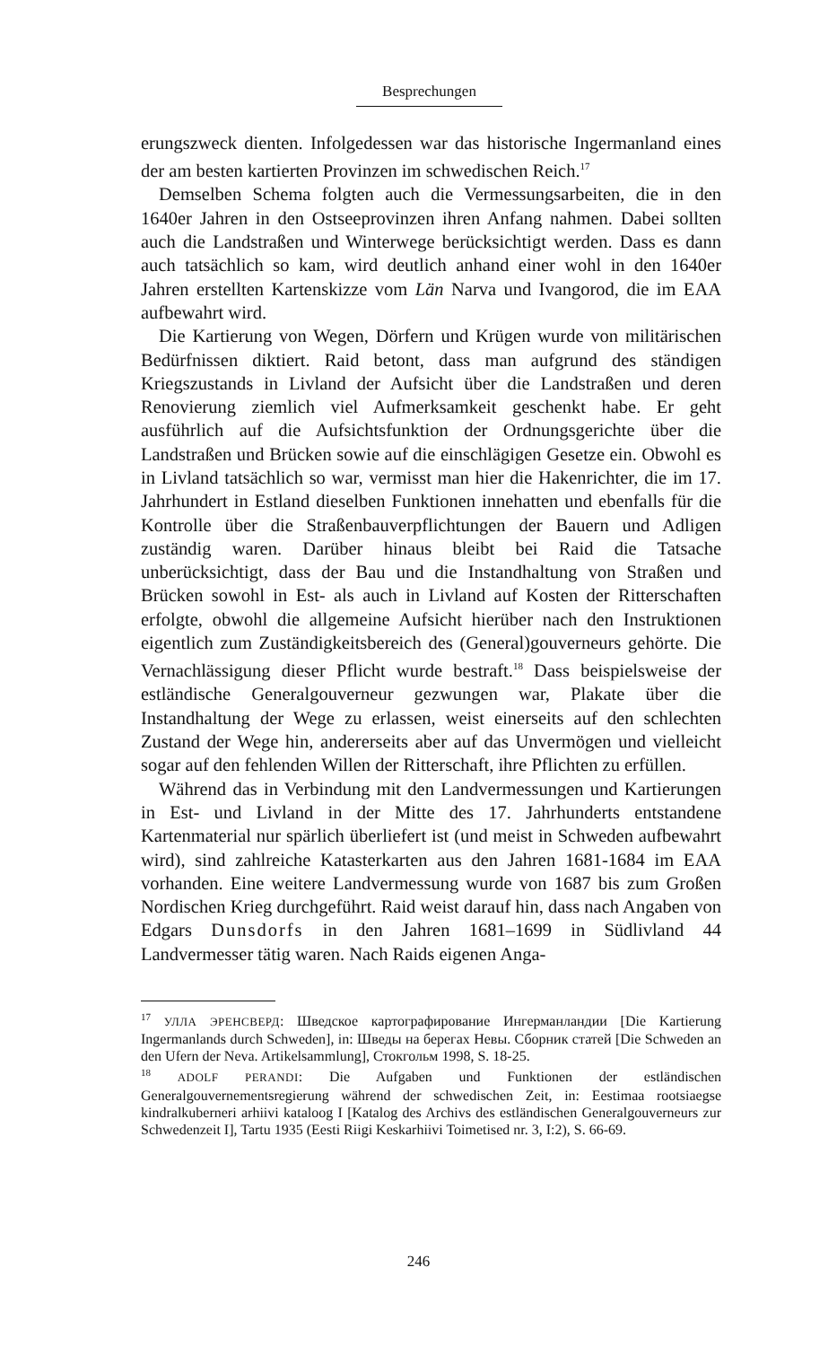Besprechungen
erungszweck dienten. Infolgedessen war das historische Ingermanland eines der am besten kartierten Provinzen im schwedischen Reich.<sup>17</sup>
Demselben Schema folgten auch die Vermessungsarbeiten, die in den 1640er Jahren in den Ostseeprovinzen ihren Anfang nahmen. Dabei sollten auch die Landstraßen und Winterwege berücksichtigt werden. Dass es dann auch tatsächlich so kam, wird deutlich anhand einer wohl in den 1640er Jahren erstellten Kartenskizze vom Län Narva und Ivangorod, die im EAA aufbewahrt wird.
Die Kartierung von Wegen, Dörfern und Krügen wurde von militärischen Bedürfnissen diktiert. Raid betont, dass man aufgrund des ständigen Kriegszustands in Livland der Aufsicht über die Landstraßen und deren Renovierung ziemlich viel Aufmerksamkeit geschenkt habe. Er geht ausführlich auf die Aufsichtsfunktion der Ordnungsgerichte über die Landstraßen und Brücken sowie auf die einschlägigen Gesetze ein. Obwohl es in Livland tatsächlich so war, vermisst man hier die Hakenrichter, die im 17. Jahrhundert in Estland dieselben Funktionen innehatten und ebenfalls für die Kontrolle über die Straßenbauverpflichtungen der Bauern und Adligen zuständig waren. Darüber hinaus bleibt bei Raid die Tatsache unberücksichtigt, dass der Bau und die Instandhaltung von Straßen und Brücken sowohl in Est- als auch in Livland auf Kosten der Ritterschaften erfolgte, obwohl die allgemeine Aufsicht hierüber nach den Instruktionen eigentlich zum Zuständigkeitsbereich des (General)gouverneurs gehörte. Die Vernachlässigung dieser Pflicht wurde bestraft.<sup>18</sup> Dass beispielsweise der estländische Generalgouverneur gezwungen war, Plakate über die Instandhaltung der Wege zu erlassen, weist einerseits auf den schlechten Zustand der Wege hin, andererseits aber auf das Unvermögen und vielleicht sogar auf den fehlenden Willen der Ritterschaft, ihre Pflichten zu erfüllen.
Während das in Verbindung mit den Landvermessungen und Kartierungen in Est- und Livland in der Mitte des 17. Jahrhunderts entstandene Kartenmaterial nur spärlich überliefert ist (und meist in Schweden aufbewahrt wird), sind zahlreiche Katasterkarten aus den Jahren 1681-1684 im EAA vorhanden. Eine weitere Landvermessung wurde von 1687 bis zum Großen Nordischen Krieg durchgeführt. Raid weist darauf hin, dass nach Angaben von Edgars Dunsdorfs in den Jahren 1681–1699 in Südlivland 44 Landvermesser tätig waren. Nach Raids eigenen Anga-
<sup>17</sup> УЛЛА ЭРЕНСВЕРД: Шведское картографирование Ингерманландии [Die Kartierung Ingermanlands durch Schweden], in: Шведы на берегах Невы. Сборник статей [Die Schweden an den Ufern der Neva. Artikelsammlung], Стокгольм 1998, S. 18-25.
<sup>18</sup> ADOLF PERANDI: Die Aufgaben und Funktionen der estländischen Generalgouvernementsregierung während der schwedischen Zeit, in: Eestimaa rootsiaegse kindralkuberneri arhiivi kataloog I [Katalog des Archivs des estländischen Generalgouverneurs zur Schwedenzeit I], Tartu 1935 (Eesti Riigi Keskarhiivi Toimetised nr. 3, I:2), S. 66-69.
246